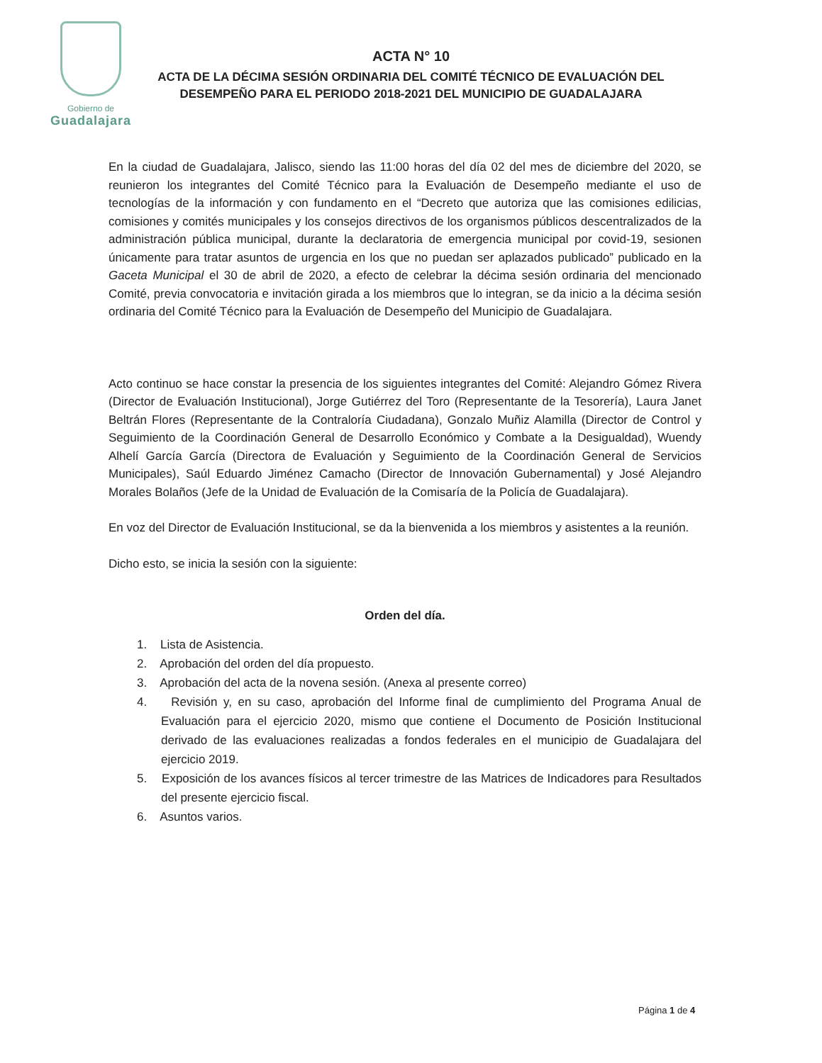Gobierno de
Guadalajara
ACTA N° 10
ACTA DE LA DÉCIMA SESIÓN ORDINARIA DEL COMITÉ TÉCNICO DE EVALUACIÓN DEL DESEMPEÑO PARA EL PERIODO 2018-2021 DEL MUNICIPIO DE GUADALAJARA
En la ciudad de Guadalajara, Jalisco, siendo las 11:00 horas del día 02 del mes de diciembre del 2020, se reunieron los integrantes del Comité Técnico para la Evaluación de Desempeño mediante el uso de tecnologías de la información y con fundamento en el “Decreto que autoriza que las comisiones edilicias, comisiones y comités municipales y los consejos directivos de los organismos públicos descentralizados de la administración pública municipal, durante la declaratoria de emergencia municipal por covid-19, sesionen únicamente para tratar asuntos de urgencia en los que no puedan ser aplazados publicado” publicado en la Gaceta Municipal el 30 de abril de 2020, a efecto de celebrar la décima sesión ordinaria del mencionado Comité, previa convocatoria e invitación girada a los miembros que lo integran, se da inicio a la décima sesión ordinaria del Comité Técnico para la Evaluación de Desempeño del Municipio de Guadalajara.
Acto continuo se hace constar la presencia de los siguientes integrantes del Comité: Alejandro Gómez Rivera (Director de Evaluación Institucional), Jorge Gutiérrez del Toro (Representante de la Tesorería), Laura Janet Beltrán Flores (Representante de la Contraloría Ciudadana), Gonzalo Muñiz Alamilla (Director de Control y Seguimiento de la Coordinación General de Desarrollo Económico y Combate a la Desigualdad), Wuendy Alhelí García García (Directora de Evaluación y Seguimiento de la Coordinación General de Servicios Municipales), Saúl Eduardo Jiménez Camacho (Director de Innovación Gubernamental) y José Alejandro Morales Bolaños (Jefe de la Unidad de Evaluación de la Comisaría de la Policía de Guadalajara).
En voz del Director de Evaluación Institucional, se da la bienvenida a los miembros y asistentes a la reunión.
Dicho esto, se inicia la sesión con la siguiente:
Orden del día.
1. Lista de Asistencia.
2. Aprobación del orden del día propuesto.
3. Aprobación del acta de la novena sesión. (Anexa al presente correo)
4. Revisión y, en su caso, aprobación del Informe final de cumplimiento del Programa Anual de Evaluación para el ejercicio 2020, mismo que contiene el Documento de Posición Institucional derivado de las evaluaciones realizadas a fondos federales en el municipio de Guadalajara del ejercicio 2019.
5. Exposición de los avances físicos al tercer trimestre de las Matrices de Indicadores para Resultados del presente ejercicio fiscal.
6. Asuntos varios.
Página 1 de 4